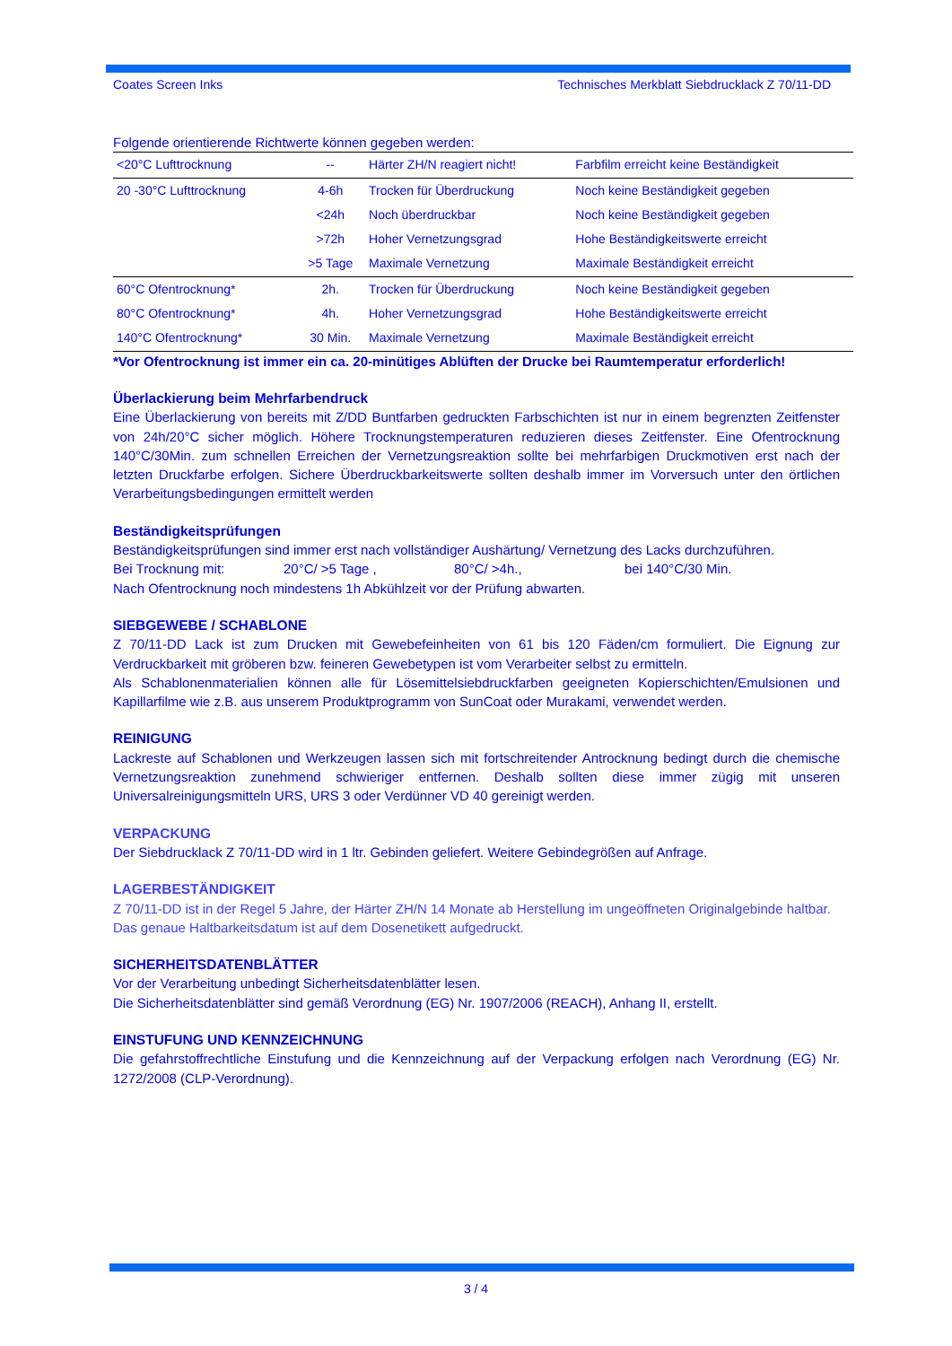Coates Screen Inks Technisches Merkblatt Siebdrucklack Z 70/11-DD
Folgende orientierende Richtwerte können gegeben werden:
| <20°C Lufttrocknung | -- | Härter ZH/N reagiert nicht! | Farbfilm erreicht keine Beständigkeit |
| 20 -30°C Lufttrocknung | 4-6h | Trocken für Überdruckung | Noch keine Beständigkeit gegeben |
| | <24h | Noch überdruckbar | Noch keine Beständigkeit gegeben |
| | >72h | Hoher Vernetzungsgrad | Hohe Beständigkeitswerte erreicht |
| | >5 Tage | Maximale Vernetzung | Maximale Beständigkeit erreicht |
| 60°C Ofentrocknung* | 2h. | Trocken für Überdruckung | Noch keine Beständigkeit gegeben |
| 80°C Ofentrocknung* | 4h. | Hoher Vernetzungsgrad | Hohe Beständigkeitswerte erreicht |
| 140°C Ofentrocknung* | 30 Min. | Maximale Vernetzung | Maximale Beständigkeit erreicht |
*Vor Ofentrocknung ist immer ein ca. 20-minütiges Ablüften der Drucke bei Raumtemperatur erforderlich!
Überlackierung beim Mehrfarbendruck
Eine Überlackierung von bereits mit Z/DD Buntfarben gedruckten Farbschichten ist nur in einem begrenzten Zeitfenster von 24h/20°C sicher möglich. Höhere Trocknungstemperaturen reduzieren dieses Zeitfenster. Eine Ofentrocknung 140°C/30Min. zum schnellen Erreichen der Vernetzungsreaktion sollte bei mehrfarbigen Druckmotiven erst nach der letzten Druckfarbe erfolgen. Sichere Überdruckbarkeitswerte sollten deshalb immer im Vorversuch unter den örtlichen Verarbeitungsbedingungen ermittelt werden
Beständigkeitsprüfungen
Beständigkeitsprüfungen sind immer erst nach vollständiger Aushärtung/ Vernetzung des Lacks durchzuführen.
Bei Trocknung mit: 20°C/ >5 Tage , 80°C/ >4h., bei 140°C/30 Min.
Nach Ofentrocknung noch mindestens 1h Abkühlzeit vor der Prüfung abwarten.
SIEBGEWEBE / SCHABLONE
Z 70/11-DD Lack ist zum Drucken mit Gewebefeinheiten von 61 bis 120 Fäden/cm formuliert. Die Eignung zur Verdruckbarkeit mit gröberen bzw. feineren Gewebetypen ist vom Verarbeiter selbst zu ermitteln.
Als Schablonenmaterialien können alle für Lösemittelsiebdruckfarben geeigneten Kopierschichten/Emulsionen und Kapillarfilme wie z.B. aus unserem Produktprogramm von SunCoat oder Murakami, verwendet werden.
REINIGUNG
Lackreste auf Schablonen und Werkzeugen lassen sich mit fortschreitender Antrocknung bedingt durch die chemische Vernetzungsreaktion zunehmend schwieriger entfernen. Deshalb sollten diese immer zügig mit unseren Universalreinigungsmitteln URS, URS 3 oder Verdünner VD 40 gereinigt werden.
VERPACKUNG
Der Siebdrucklack Z 70/11-DD wird in 1 ltr. Gebinden geliefert. Weitere Gebindegrößen auf Anfrage.
LAGERBESTÄNDIGKEIT
Z 70/11-DD ist in der Regel 5 Jahre, der Härter ZH/N 14 Monate ab Herstellung im ungeöffneten Originalgebinde haltbar.
Das genaue Haltbarkeitsdatum ist auf dem Dosenetikett aufgedruckt.
SICHERHEITSDATENBLÄTTER
Vor der Verarbeitung unbedingt Sicherheitsdatenblätter lesen.
Die Sicherheitsdatenblätter sind gemäß Verordnung (EG) Nr. 1907/2006 (REACH), Anhang II, erstellt.
EINSTUFUNG UND KENNZEICHNUNG
Die gefahrstoffrechtliche Einstufung und die Kennzeichnung auf der Verpackung erfolgen nach Verordnung (EG) Nr. 1272/2008 (CLP-Verordnung).
3 / 4